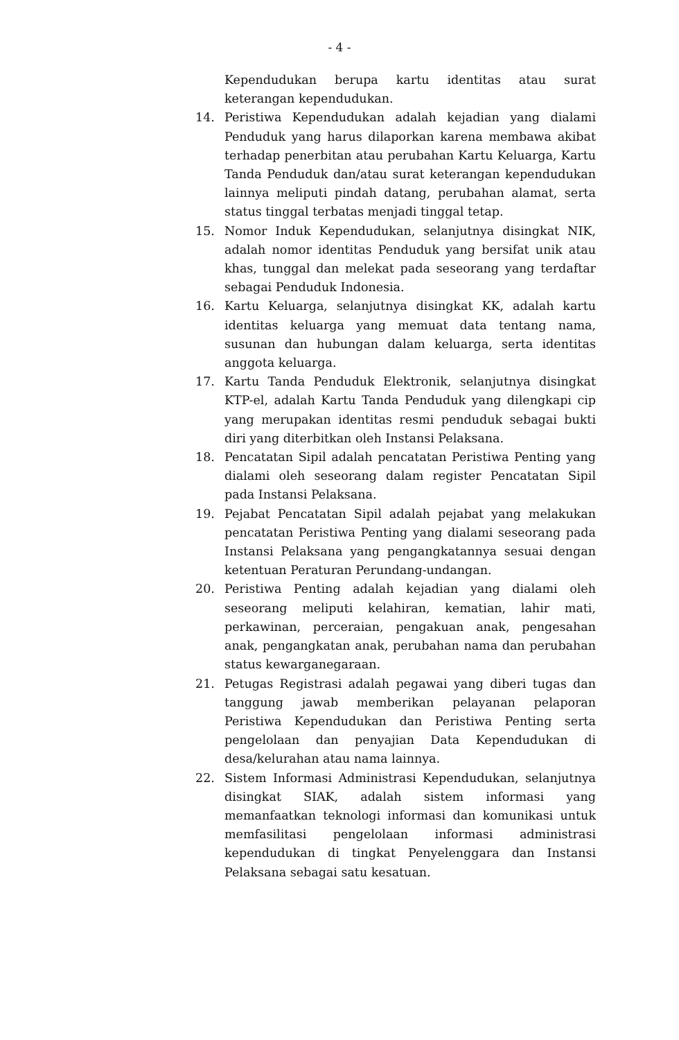- 4 -
Kependudukan berupa kartu identitas atau surat keterangan kependudukan.
14. Peristiwa Kependudukan adalah kejadian yang dialami Penduduk yang harus dilaporkan karena membawa akibat terhadap penerbitan atau perubahan Kartu Keluarga, Kartu Tanda Penduduk dan/atau surat keterangan kependudukan lainnya meliputi pindah datang, perubahan alamat, serta status tinggal terbatas menjadi tinggal tetap.
15. Nomor Induk Kependudukan, selanjutnya disingkat NIK, adalah nomor identitas Penduduk yang bersifat unik atau khas, tunggal dan melekat pada seseorang yang terdaftar sebagai Penduduk Indonesia.
16. Kartu Keluarga, selanjutnya disingkat KK, adalah kartu identitas keluarga yang memuat data tentang nama, susunan dan hubungan dalam keluarga, serta identitas anggota keluarga.
17. Kartu Tanda Penduduk Elektronik, selanjutnya disingkat KTP-el, adalah Kartu Tanda Penduduk yang dilengkapi cip yang merupakan identitas resmi penduduk sebagai bukti diri yang diterbitkan oleh Instansi Pelaksana.
18. Pencatatan Sipil adalah pencatatan Peristiwa Penting yang dialami oleh seseorang dalam register Pencatatan Sipil pada Instansi Pelaksana.
19. Pejabat Pencatatan Sipil adalah pejabat yang melakukan pencatatan Peristiwa Penting yang dialami seseorang pada Instansi Pelaksana yang pengangkatannya sesuai dengan ketentuan Peraturan Perundang-undangan.
20. Peristiwa Penting adalah kejadian yang dialami oleh seseorang meliputi kelahiran, kematian, lahir mati, perkawinan, perceraian, pengakuan anak, pengesahan anak, pengangkatan anak, perubahan nama dan perubahan status kewarganegaraan.
21. Petugas Registrasi adalah pegawai yang diberi tugas dan tanggung jawab memberikan pelayanan pelaporan Peristiwa Kependudukan dan Peristiwa Penting serta pengelolaan dan penyajian Data Kependudukan di desa/kelurahan atau nama lainnya.
22. Sistem Informasi Administrasi Kependudukan, selanjutnya disingkat SIAK, adalah sistem informasi yang memanfaatkan teknologi informasi dan komunikasi untuk memfasilitasi pengelolaan informasi administrasi kependudukan di tingkat Penyelenggara dan Instansi Pelaksana sebagai satu kesatuan.